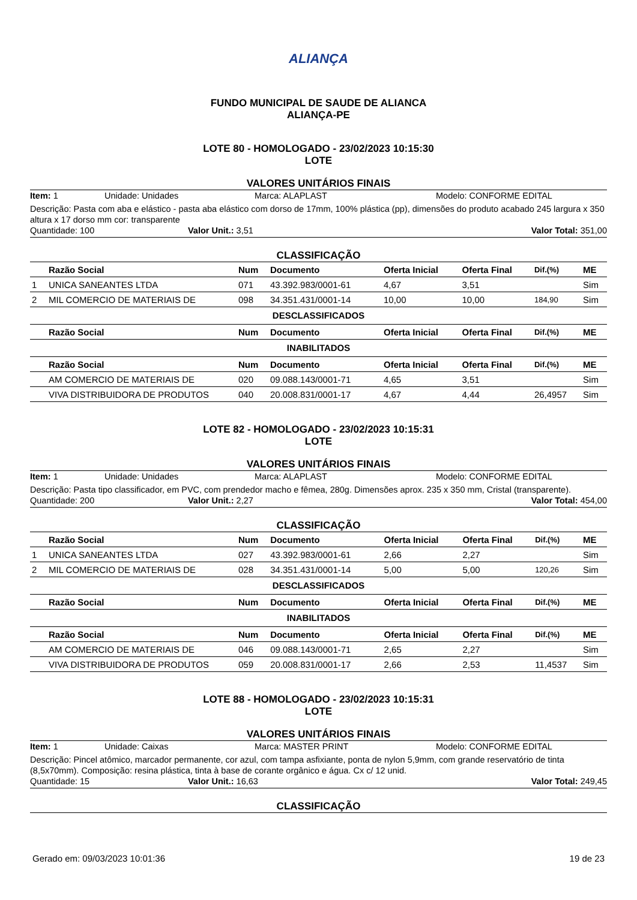ALIANÇA
FUNDO MUNICIPAL DE SAUDE DE ALIANCA
ALIANÇA-PE
LOTE 80 - HOMOLOGADO - 23/02/2023 10:15:30
LOTE
VALORES UNITÁRIOS FINAIS
Item: 1 Unidade: Unidades Marca: ALAPLAST Modelo: CONFORME EDITAL
Descrição: Pasta com aba e elástico - pasta aba elástico com dorso de 17mm, 100% plástica (pp), dimensões do produto acabado 245 largura x 350 altura x 17 dorso mm cor: transparente
Quantidade: 100 Valor Unit.: 3,51 Valor Total: 351,00
CLASSIFICAÇÃO
| | Razão Social | Num | Documento | Oferta Inicial | Oferta Final | Dif.(%) | ME |
| --- | --- | --- | --- | --- | --- | --- | --- |
| 1 | UNICA SANEANTES LTDA | 071 | 43.392.983/0001-61 | 4,67 | 3,51 | | Sim |
| 2 | MIL COMERCIO DE MATERIAIS DE | 098 | 34.351.431/0001-14 | 10,00 | 10,00 | 184,90 | Sim |
| DESCLASSIFICADOS | | | | | | | |
| | Razão Social | Num | Documento | Oferta Inicial | Oferta Final | Dif.(%) | ME |
| INABILITADOS | | | | | | | |
| | Razão Social | Num | Documento | Oferta Inicial | Oferta Final | Dif.(%) | ME |
| | AM COMERCIO DE MATERIAIS DE | 020 | 09.088.143/0001-71 | 4,65 | 3,51 | | Sim |
| | VIVA DISTRIBUIDORA DE PRODUTOS | 040 | 20.008.831/0001-17 | 4,67 | 4,44 | 26,4957 | Sim |
LOTE 82 - HOMOLOGADO - 23/02/2023 10:15:31
LOTE
VALORES UNITÁRIOS FINAIS
Item: 1 Unidade: Unidades Marca: ALAPLAST Modelo: CONFORME EDITAL
Descrição: Pasta tipo classificador, em PVC, com prendedor macho e fêmea, 280g. Dimensões aprox. 235 x 350 mm, Cristal (transparente).
Quantidade: 200 Valor Unit.: 2,27 Valor Total: 454,00
CLASSIFICAÇÃO
| | Razão Social | Num | Documento | Oferta Inicial | Oferta Final | Dif.(%) | ME |
| --- | --- | --- | --- | --- | --- | --- | --- |
| 1 | UNICA SANEANTES LTDA | 027 | 43.392.983/0001-61 | 2,66 | 2,27 | | Sim |
| 2 | MIL COMERCIO DE MATERIAIS DE | 028 | 34.351.431/0001-14 | 5,00 | 5,00 | 120,26 | Sim |
| DESCLASSIFICADOS | | | | | | | |
| | Razão Social | Num | Documento | Oferta Inicial | Oferta Final | Dif.(%) | ME |
| INABILITADOS | | | | | | | |
| | Razão Social | Num | Documento | Oferta Inicial | Oferta Final | Dif.(%) | ME |
| | AM COMERCIO DE MATERIAIS DE | 046 | 09.088.143/0001-71 | 2,65 | 2,27 | | Sim |
| | VIVA DISTRIBUIDORA DE PRODUTOS | 059 | 20.008.831/0001-17 | 2,66 | 2,53 | 11,4537 | Sim |
LOTE 88 - HOMOLOGADO - 23/02/2023 10:15:31
LOTE
VALORES UNITÁRIOS FINAIS
Item: 1 Unidade: Caixas Marca: MASTER PRINT Modelo: CONFORME EDITAL
Descrição: Pincel atômico, marcador permanente, cor azul, com tampa asfixiante, ponta de nylon 5,9mm, com grande reservatório de tinta (8,5x70mm). Composição: resina plástica, tinta à base de corante orgânico e água. Cx c/ 12 unid.
Quantidade: 15 Valor Unit.: 16,63 Valor Total: 249,45
CLASSIFICAÇÃO
Gerado em: 09/03/2023 10:01:36 19 de 23